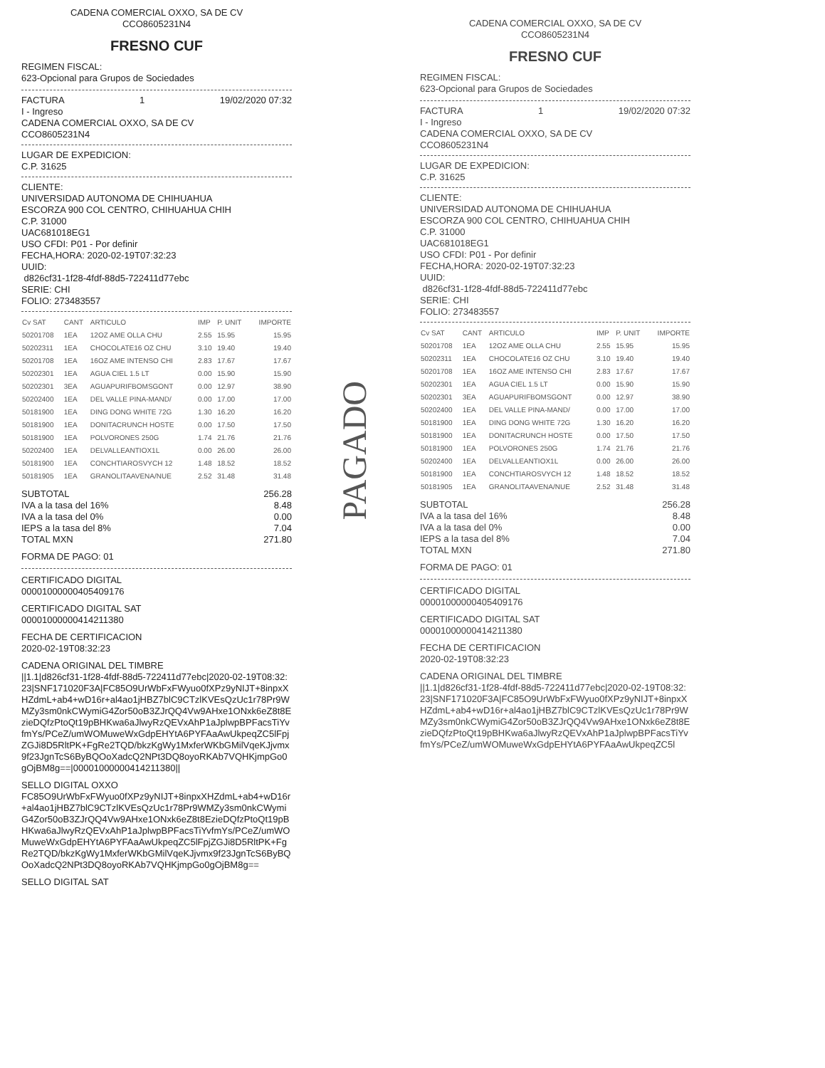CADENA COMERCIAL OXXO, SA DE CV
CCO8605231N4
FRESNO CUF
REGIMEN FISCAL:
623-Opcional para Grupos de Sociedades
FACTURA 1 19/02/2020 07:32
I - Ingreso
CADENA COMERCIAL OXXO, SA DE CV
CCO8605231N4
LUGAR DE EXPEDICION:
C.P. 31625
CLIENTE:
UNIVERSIDAD AUTONOMA DE CHIHUAHUA
ESCORZA 900 COL CENTRO, CHIHUAHUA CHIH
C.P. 31000
UAC681018EG1
USO CFDI: P01 - Por definir
FECHA,HORA: 2020-02-19T07:32:23
UUID:
d826cf31-1f28-4fdf-88d5-722411d77ebc
SERIE: CHI
FOLIO: 273483557
| Cv SAT | CANT | ARTICULO | IMP | P. UNIT | IMPORTE |
| --- | --- | --- | --- | --- | --- |
| 50201708 | 1EA | 12OZ AME OLLA CHU | 2.55 | 15.95 | 15.95 |
| 50202311 | 1EA | CHOCOLATE16 OZ CHU | 3.10 | 19.40 | 19.40 |
| 50201708 | 1EA | 16OZ AME INTENSO CHI | 2.83 | 17.67 | 17.67 |
| 50202301 | 1EA | AGUA CIEL 1.5 LT | 0.00 | 15.90 | 15.90 |
| 50202301 | 3EA | AGUAPURIFBOMSGONT | 0.00 | 12.97 | 38.90 |
| 50202400 | 1EA | DEL VALLE PINA-MAND/ | 0.00 | 17.00 | 17.00 |
| 50181900 | 1EA | DING DONG WHITE 72G | 1.30 | 16.20 | 16.20 |
| 50181900 | 1EA | DONITACRUNCH HOSTE | 0.00 | 17.50 | 17.50 |
| 50181900 | 1EA | POLVORONES 250G | 1.74 | 21.76 | 21.76 |
| 50202400 | 1EA | DELVALLEANTIOX1L | 0.00 | 26.00 | 26.00 |
| 50181900 | 1EA | CONCHTIAROSVYCH 12 | 1.48 | 18.52 | 18.52 |
| 50181905 | 1EA | GRANOLITAAVENA/NUE | 2.52 | 31.48 | 31.48 |
SUBTOTAL 256.28
IVA a la tasa del 16% 8.48
IVA a la tasa del 0% 0.00
IEPS a la tasa del 8% 7.04
TOTAL MXN 271.80
FORMA DE PAGO: 01
CERTIFICADO DIGITAL
00001000000405409176
CERTIFICADO DIGITAL SAT
00001000000414211380
FECHA DE CERTIFICACION
2020-02-19T08:32:23
CADENA ORIGINAL DEL TIMBRE
||1.1|d826cf31-1f28-4fdf-88d5-722411d77ebc|2020-02-19T08:32:23|SNF171020F3A|FC85O9UrWbFxFWyuo0fXPz9yNIJT+8inpxXHZdmL+ab4+wD16r+al4ao1jHBZ7blC9CTzlKVEsQzUc1r78Pr9WMZy3sm0nkCWymiG4Zor50oB3ZJrQQ4Vw9AHxe1ONxk6eZ8t8EzieDQfzPtoQt19pBHKwa6aJlwyRzQEVxAhP1aJplwpBPFacsTiYvfmYs/PCeZ/umWOMuweWxGdpEHYtA6PYFAaAwUkpeqZC5lFpjZGJi8D5RltPK+FgRe2TQD/bkzKgWy1MxferWKbGMilVqeKJjvmx9f23JgnTcS6ByBQOoXadcQ2NPt3DQ8oyoRKAb7VQHKjmpGo0gOjBM8g==|00001000000414211380||
SELLO DIGITAL OXXO
FC85O9UrWbFxFWyuo0fXPz9yNIJT+8inpxXHZdmL+ab4+wD16r+al4ao1jHBZ7blC9CTzlKVEsQzUc1r78Pr9WMZy3sm0nkCWymiG4Zor50oB3ZJrQQ4Vw9AHxe1ONxk6eZ8t8EzieDQfzPtoQt19pBHKwa6aJlwyRzQEVxAhP1aJplwpBPFacsTiYvfmYs/PCeZ/umWOMuweWxGdpEHYtA6PYFAaAwUkpeqZC5lFpjZGJi8D5RltPK+FgRe2TQD/bkzKgWy1MxferWKbGMilVqeKJjvmx9f23JgnTcS6ByBQOoXadcQ2NPt3DQ8oyoRKAb7VQHKjmpGo0gOjBM8g==
SELLO DIGITAL SAT
PAGADO
CADENA COMERCIAL OXXO, SA DE CV
CCO8605231N4
FRESNO CUF
REGIMEN FISCAL:
623-Opcional para Grupos de Sociedades
FACTURA 1 19/02/2020 07:32
I - Ingreso
CADENA COMERCIAL OXXO, SA DE CV
CCO8605231N4
LUGAR DE EXPEDICION:
C.P. 31625
CLIENTE:
UNIVERSIDAD AUTONOMA DE CHIHUAHUA
ESCORZA 900 COL CENTRO, CHIHUAHUA CHIH
C.P. 31000
UAC681018EG1
USO CFDI: P01 - Por definir
FECHA,HORA: 2020-02-19T07:32:23
UUID:
d826cf31-1f28-4fdf-88d5-722411d77ebc
SERIE: CHI
FOLIO: 273483557
| Cv SAT | CANT | ARTICULO | IMP | P. UNIT | IMPORTE |
| --- | --- | --- | --- | --- | --- |
| 50201708 | 1EA | 12OZ AME OLLA CHU | 2.55 | 15.95 | 15.95 |
| 50202311 | 1EA | CHOCOLATE16 OZ CHU | 3.10 | 19.40 | 19.40 |
| 50201708 | 1EA | 16OZ AME INTENSO CHI | 2.83 | 17.67 | 17.67 |
| 50202301 | 1EA | AGUA CIEL 1.5 LT | 0.00 | 15.90 | 15.90 |
| 50202301 | 3EA | AGUAPURIFBOMSGONT | 0.00 | 12.97 | 38.90 |
| 50202400 | 1EA | DEL VALLE PINA-MAND/ | 0.00 | 17.00 | 17.00 |
| 50181900 | 1EA | DING DONG WHITE 72G | 1.30 | 16.20 | 16.20 |
| 50181900 | 1EA | DONITACRUNCH HOSTE | 0.00 | 17.50 | 17.50 |
| 50181900 | 1EA | POLVORONES 250G | 1.74 | 21.76 | 21.76 |
| 50202400 | 1EA | DELVALLEANTIOX1L | 0.00 | 26.00 | 26.00 |
| 50181900 | 1EA | CONCHTIAROSVYCH 12 | 1.48 | 18.52 | 18.52 |
| 50181905 | 1EA | GRANOLITAAVENA/NUE | 2.52 | 31.48 | 31.48 |
SUBTOTAL 256.28
IVA a la tasa del 16% 8.48
IVA a la tasa del 0% 0.00
IEPS a la tasa del 8% 7.04
TOTAL MXN 271.80
FORMA DE PAGO: 01
CERTIFICADO DIGITAL
00001000000405409176
CERTIFICADO DIGITAL SAT
00001000000414211380
FECHA DE CERTIFICACION
2020-02-19T08:32:23
CADENA ORIGINAL DEL TIMBRE
||1.1|d826cf31-1f28-4fdf-88d5-722411d77ebc|2020-02-19T08:32:23|SNF171020F3A|FC85O9UrWbFxFWyuo0fXPz9yNIJT+8inpxXHZdmL+ab4+wD16r+al4ao1jHBZ7blC9CTzlKVEsQzUc1r78Pr9WMZy3sm0nkCWymiG4Zor50oB3ZJrQQ4Vw9AHxe1ONxk6eZ8t8EzieDQfzPtoQt19pBHKwa6aJlwyRzQEVxAhP1aJplwpBPFacsTiYvfmYs/PCeZ/umWOMuweWxGdpEHYtA6PYFAaAwUkpeqZC5l